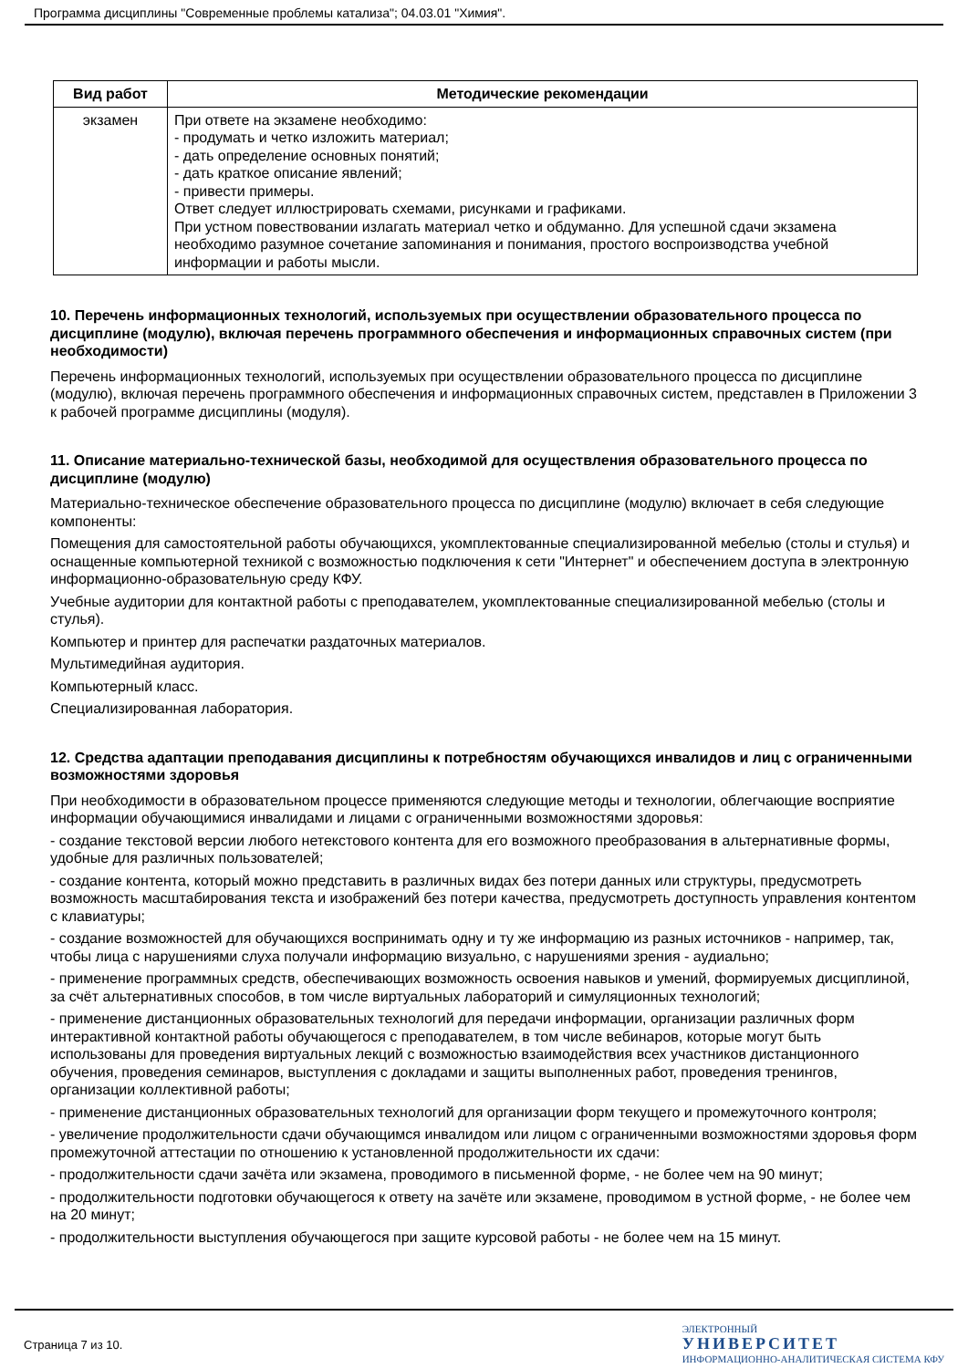Программа дисциплины "Современные проблемы катализа"; 04.03.01 "Химия".
| Вид работ | Методические рекомендации |
| --- | --- |
| экзамен | При ответе на экзамене необходимо: - продумать и четко изложить материал; - дать определение основных понятий; - дать краткое описание явлений; - привести примеры. Ответ следует иллюстрировать схемами, рисунками и графиками. При устном повествовании излагать материал четко и обдуманно. Для успешной сдачи экзамена необходимо разумное сочетание запоминания и понимания, простого воспроизводства учебной информации и работы мысли. |
10. Перечень информационных технологий, используемых при осуществлении образовательного процесса по дисциплине (модулю), включая перечень программного обеспечения и информационных справочных систем (при необходимости)
Перечень информационных технологий, используемых при осуществлении образовательного процесса по дисциплине (модулю), включая перечень программного обеспечения и информационных справочных систем, представлен в Приложении 3 к рабочей программе дисциплины (модуля).
11. Описание материально-технической базы, необходимой для осуществления образовательного процесса по дисциплине (модулю)
Материально-техническое обеспечение образовательного процесса по дисциплине (модулю) включает в себя следующие компоненты:
Помещения для самостоятельной работы обучающихся, укомплектованные специализированной мебелью (столы и стулья) и оснащенные компьютерной техникой с возможностью подключения к сети "Интернет" и обеспечением доступа в электронную информационно-образовательную среду КФУ.
Учебные аудитории для контактной работы с преподавателем, укомплектованные специализированной мебелью (столы и стулья).
Компьютер и принтер для распечатки раздаточных материалов.
Мультимедийная аудитория.
Компьютерный класс.
Специализированная лаборатория.
12. Средства адаптации преподавания дисциплины к потребностям обучающихся инвалидов и лиц с ограниченными возможностями здоровья
При необходимости в образовательном процессе применяются следующие методы и технологии, облегчающие восприятие информации обучающимися инвалидами и лицами с ограниченными возможностями здоровья:
- создание текстовой версии любого нетекстового контента для его возможного преобразования в альтернативные формы, удобные для различных пользователей;
- создание контента, который можно представить в различных видах без потери данных или структуры, предусмотреть возможность масштабирования текста и изображений без потери качества, предусмотреть доступность управления контентом с клавиатуры;
- создание возможностей для обучающихся воспринимать одну и ту же информацию из разных источников - например, так, чтобы лица с нарушениями слуха получали информацию визуально, с нарушениями зрения - аудиально;
- применение программных средств, обеспечивающих возможность освоения навыков и умений, формируемых дисциплиной, за счёт альтернативных способов, в том числе виртуальных лабораторий и симуляционных технологий;
- применение дистанционных образовательных технологий для передачи информации, организации различных форм интерактивной контактной работы обучающегося с преподавателем, в том числе вебинаров, которые могут быть использованы для проведения виртуальных лекций с возможностью взаимодействия всех участников дистанционного обучения, проведения семинаров, выступления с докладами и защиты выполненных работ, проведения тренингов, организации коллективной работы;
- применение дистанционных образовательных технологий для организации форм текущего и промежуточного контроля;
- увеличение продолжительности сдачи обучающимся инвалидом или лицом с ограниченными возможностями здоровья форм промежуточной аттестации по отношению к установленной продолжительности их сдачи:
- продолжительности сдачи зачёта или экзамена, проводимого в письменной форме, - не более чем на 90 минут;
- продолжительности подготовки обучающегося к ответу на зачёте или экзамене, проводимом в устной форме, - не более чем на 20 минут;
- продолжительности выступления обучающегося при защите курсовой работы - не более чем на 15 минут.
Страница 7 из 10.
ЭЛЕКТРОННЫЙ
УНИВЕРСИТЕТ
ИНФОРМАЦИОННО-АНАЛИТИЧЕСКАЯ СИСТЕМА КФУ